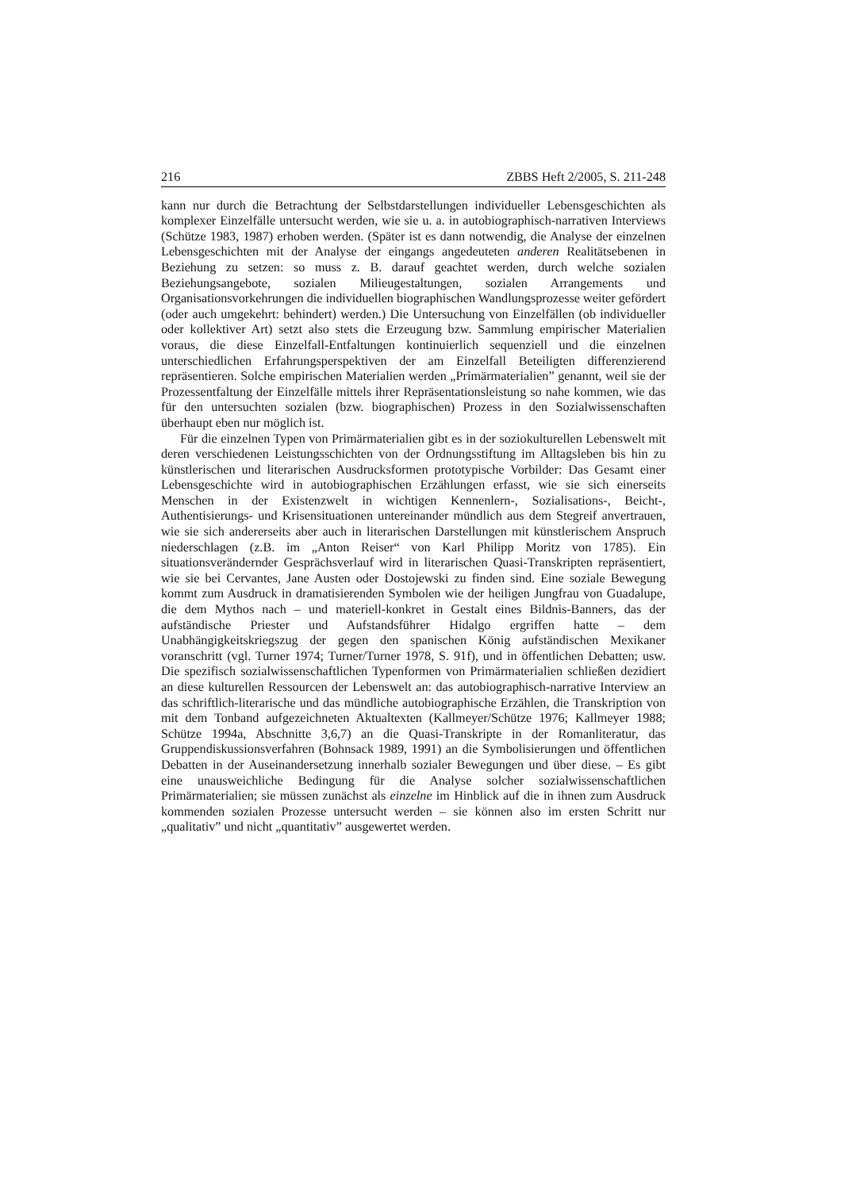216 ZBBS Heft 2/2005, S. 211-248
kann nur durch die Betrachtung der Selbstdarstellungen individueller Lebensgeschichten als komplexer Einzelfälle untersucht werden, wie sie u. a. in autobiographisch-narrativen Interviews (Schütze 1983, 1987) erhoben werden. (Später ist es dann notwendig, die Analyse der einzelnen Lebensgeschichten mit der Analyse der eingangs angedeuteten anderen Realitätsebenen in Beziehung zu setzen: so muss z. B. darauf geachtet werden, durch welche sozialen Beziehungsangebote, sozialen Milieugestaltungen, sozialen Arrangements und Organisationsvorkehrungen die individuellen biographischen Wandlungsprozesse weiter gefördert (oder auch umgekehrt: behindert) werden.) Die Untersuchung von Einzelfällen (ob individueller oder kollektiver Art) setzt also stets die Erzeugung bzw. Sammlung empirischer Materialien voraus, die diese Einzelfall-Entfaltungen kontinuierlich sequenziell und die einzelnen unterschiedlichen Erfahrungsperspektiven der am Einzelfall Beteiligten differenzierend repräsentieren. Solche empirischen Materialien werden „Primärmaterialien” genannt, weil sie der Prozessentfaltung der Einzelfälle mittels ihrer Repräsentationsleistung so nahe kommen, wie das für den untersuchten sozialen (bzw. biographischen) Prozess in den Sozialwissenschaften überhaupt eben nur möglich ist.
Für die einzelnen Typen von Primärmaterialien gibt es in der soziokulturellen Lebenswelt mit deren verschiedenen Leistungsschichten von der Ordnungsstiftung im Alltagsleben bis hin zu künstlerischen und literarischen Ausdrucksformen prototypische Vorbilder: Das Gesamt einer Lebensgeschichte wird in autobiographischen Erzählungen erfasst, wie sie sich einerseits Menschen in der Existenzwelt in wichtigen Kennenlern-, Sozialisations-, Beicht-, Authentisierungs- und Krisensituationen untereinander mündlich aus dem Stegreif anvertrauen, wie sie sich andererseits aber auch in literarischen Darstellungen mit künstlerischem Anspruch niederschlagen (z.B. im „Anton Reiser“ von Karl Philipp Moritz von 1785). Ein situationsverändernder Gesprächsverlauf wird in literarischen Quasi-Transkripten repräsentiert, wie sie bei Cervantes, Jane Austen oder Dostojewski zu finden sind. Eine soziale Bewegung kommt zum Ausdruck in dramatisierenden Symbolen wie der heiligen Jungfrau von Guadalupe, die dem Mythos nach – und materiell-konkret in Gestalt eines Bildnis-Banners, das der aufständische Priester und Aufstandsführer Hidalgo ergriffen hatte – dem Unabhängigkeitskriegszug der gegen den spanischen König aufständischen Mexikaner voranschritt (vgl. Turner 1974; Turner/Turner 1978, S. 91f), und in öffentlichen Debatten; usw. Die spezifisch sozialwissenschaftlichen Typenformen von Primärmaterialien schließen dezidiert an diese kulturellen Ressourcen der Lebenswelt an: das autobiographisch-narrative Interview an das schriftlich-literarische und das mündliche autobiographische Erzählen, die Transkription von mit dem Tonband aufgezeichneten Aktualtexten (Kallmeyer/Schütze 1976; Kallmeyer 1988; Schütze 1994a, Abschnitte 3,6,7) an die Quasi-Transkripte in der Romanliteratur, das Gruppendiskussionsverfahren (Bohnsack 1989, 1991) an die Symbolisierungen und öffentlichen Debatten in der Auseinandersetzung innerhalb sozialer Bewegungen und über diese. – Es gibt eine unausweichliche Bedingung für die Analyse solcher sozialwissenschaftlichen Primärmaterialien; sie müssen zunächst als einzelne im Hinblick auf die in ihnen zum Ausdruck kommenden sozialen Prozesse untersucht werden – sie können also im ersten Schritt nur „qualitativ” und nicht „quantitativ” ausgewertet werden.